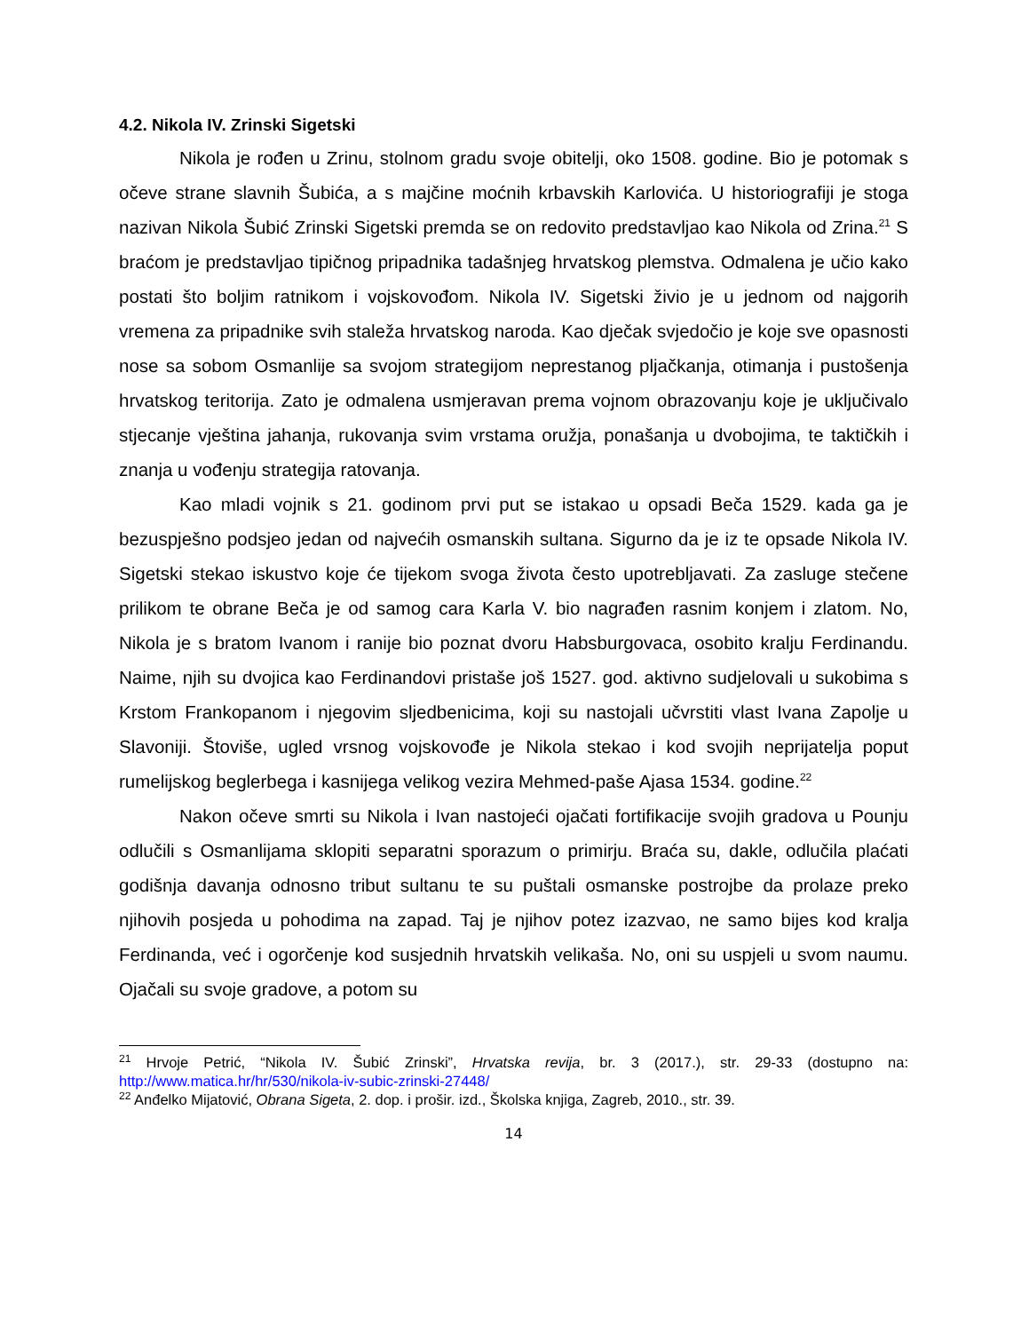4.2. Nikola IV. Zrinski Sigetski
Nikola je rođen u Zrinu, stolnom gradu svoje obitelji, oko 1508. godine. Bio je potomak s očeve strane slavnih Šubića, a s majčine moćnih krbavskih Karlovića. U historiografiji je stoga nazivan Nikola Šubić Zrinski Sigetski premda se on redovito predstavljao kao Nikola od Zrina.<sup>21</sup> S braćom je predstavljao tipičnog pripadnika tadašnjeg hrvatskog plemstva. Odmalena je učio kako postati što boljim ratnikom i vojskovođom. Nikola IV. Sigetski živio je u jednom od najgorih vremena za pripadnike svih staleža hrvatskog naroda. Kao dječak svjedočio je koje sve opasnosti nose sa sobom Osmanlije sa svojom strategijom neprestanog pljačkanja, otimanja i pustošenja hrvatskog teritorija. Zato je odmalena usmjeravan prema vojnom obrazovanju koje je uključivalo stjecanje vještina jahanja, rukovanja svim vrstama oružja, ponašanja u dvobojima, te taktičkih i znanja u vođenju strategija ratovanja.
Kao mladi vojnik s 21. godinom prvi put se istakao u opsadi Beča 1529. kada ga je bezuspješno podsjeo jedan od najvećih osmanskih sultana. Sigurno da je iz te opsade Nikola IV. Sigetski stekao iskustvo koje će tijekom svoga života često upotrebljavati. Za zasluge stečene prilikom te obrane Beča je od samog cara Karla V. bio nagrađen rasnim konjem i zlatom. No, Nikola je s bratom Ivanom i ranije bio poznat dvoru Habsburgovaca, osobito kralju Ferdinandu. Naime, njih su dvojica kao Ferdinandovi pristaše još 1527. god. aktivno sudjelovali u sukobima s Krstom Frankopanom i njegovim sljedbenicima, koji su nastojali učvrstiti vlast Ivana Zapolje u Slavoniji. Štoviše, ugled vrsnog vojskovođe je Nikola stekao i kod svojih neprijatelja poput rumelijskog beglerbega i kasnijega velikog vezira Mehmed-paše Ajasa 1534. godine.<sup>22</sup>
Nakon očeve smrti su Nikola i Ivan nastojeći ojačati fortifikacije svojih gradova u Pounju odlučili s Osmanlijama sklopiti separatni sporazum o primirju. Braća su, dakle, odlučila plaćati godišnja davanja odnosno tribut sultanu te su puštali osmanske postrojbe da prolaze preko njihovih posjeda u pohodima na zapad. Taj je njihov potez izazvao, ne samo bijes kod kralja Ferdinanda, već i ogorčenje kod susjednih hrvatskih velikaša. No, oni su uspjeli u svom naumu. Ojačali su svoje gradove, a potom su
<sup>21</sup> Hrvoje Petrić, “Nikola IV. Šubić Zrinski”, Hrvatska revija, br. 3 (2017.), str. 29-33 (dostupno na: http://www.matica.hr/hr/530/nikola-iv-subic-zrinski-27448/
<sup>22</sup> Anđelko Mijatović, Obrana Sigeta, 2. dop. i prošir. izd., Školska knjiga, Zagreb, 2010., str. 39.
14